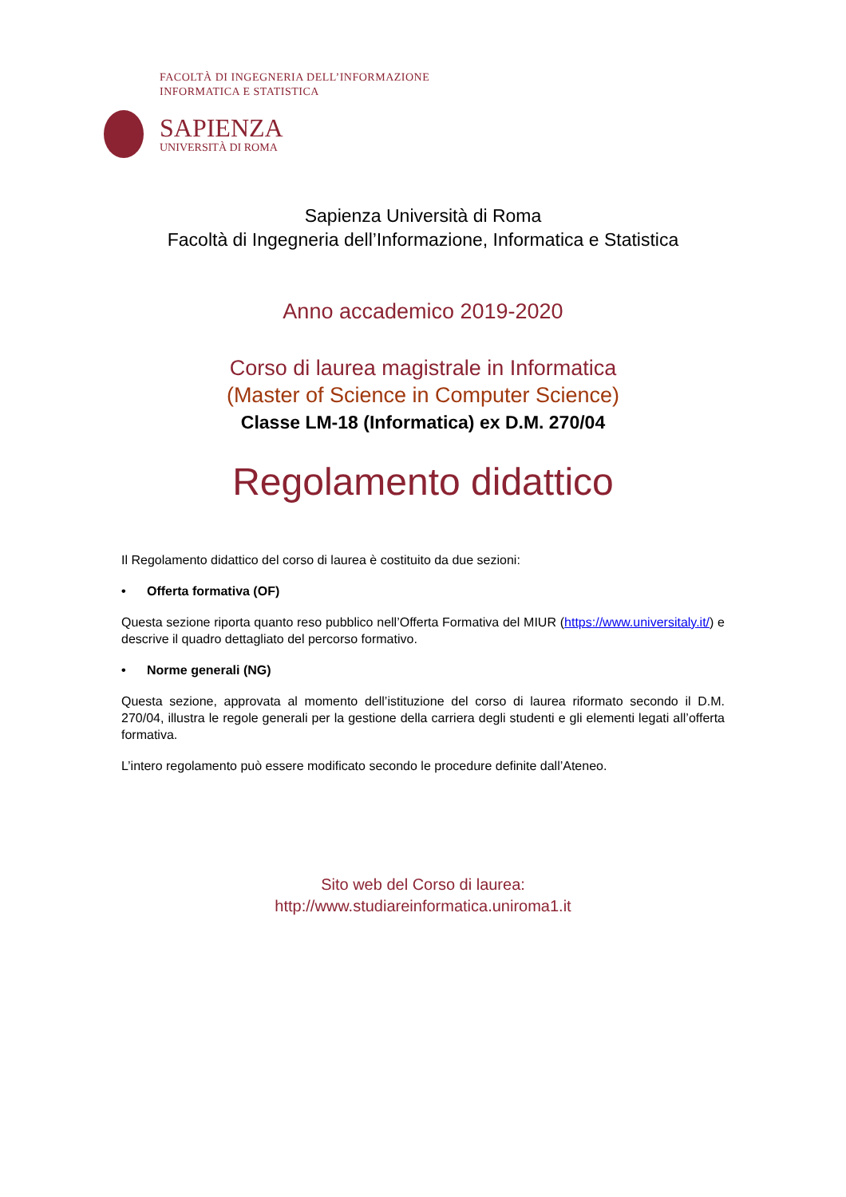FACOLTÀ DI INGEGNERIA DELL’INFORMAZIONE
INFORMATICA E STATISTICA
SAPIENZA
UNIVERSITÀ DI ROMA
Sapienza Università di Roma
Facoltà di Ingegneria dell’Informazione, Informatica e Statistica
Anno accademico 2019-2020
Corso di laurea magistrale in Informatica
(Master of Science in Computer Science)
Classe LM-18 (Informatica) ex D.M. 270/04
Regolamento didattico
Il Regolamento didattico del corso di laurea è costituito da due sezioni:
• Offerta formativa (OF)
Questa sezione riporta quanto reso pubblico nell’Offerta Formativa del MIUR (https://www.universitaly.it/) e descrive il quadro dettagliato del percorso formativo.
• Norme generali (NG)
Questa sezione, approvata al momento dell’istituzione del corso di laurea riformato secondo il D.M. 270/04, illustra le regole generali per la gestione della carriera degli studenti e gli elementi legati all’offerta formativa.
L’intero regolamento può essere modificato secondo le procedure definite dall’Ateneo.
Sito web del Corso di laurea:
http://www.studiareinformatica.uniroma1.it